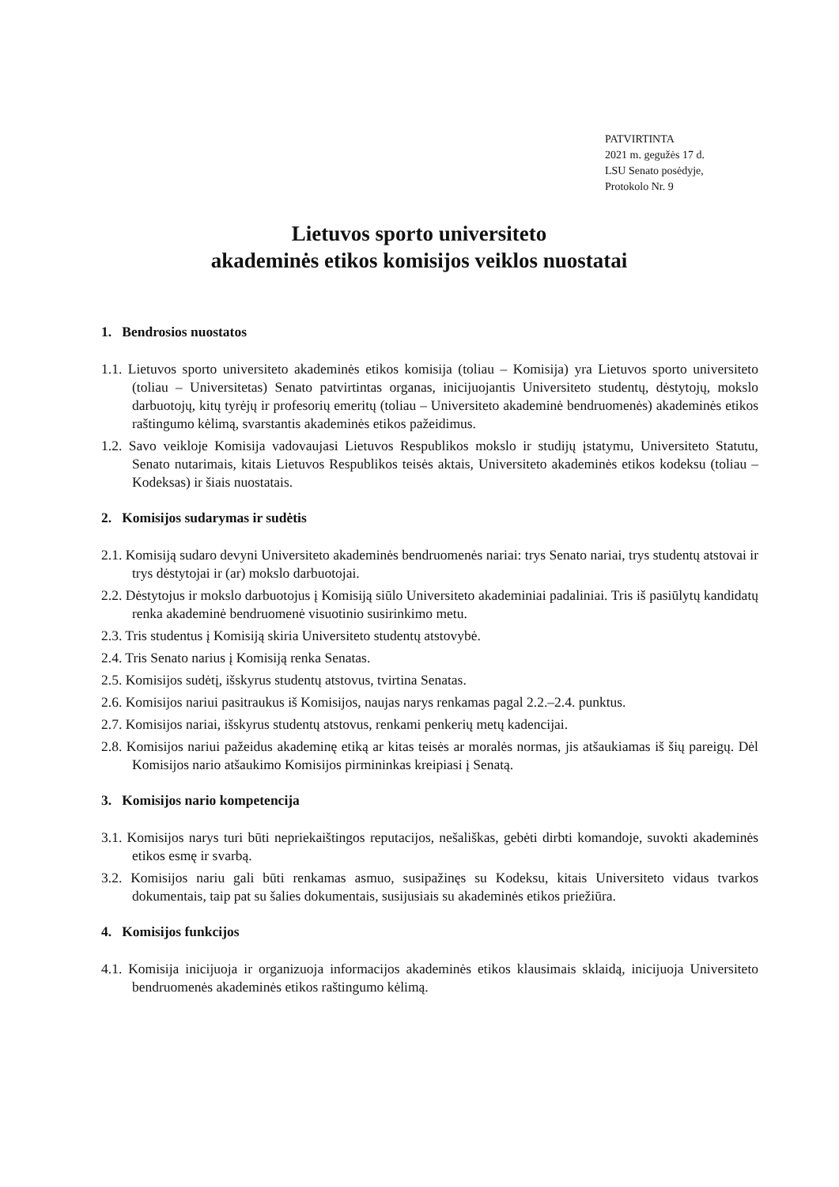PATVIRTINTA
2021 m. gegužės 17 d.
LSU Senato posėdyje,
Protokolo Nr. 9
Lietuvos sporto universiteto
akademinės etikos komisijos veiklos nuostatai
1. Bendrosios nuostatos
1.1. Lietuvos sporto universiteto akademinės etikos komisija (toliau – Komisija) yra Lietuvos sporto universiteto (toliau – Universitetas) Senato patvirtintas organas, inicijuojantis Universiteto studentų, dėstytojų, mokslo darbuotojų, kitų tyrėjų ir profesorių emeritų (toliau – Universiteto akademinė bendruomenės) akademinės etikos raštingumo kėlimą, svarstantis akademinės etikos pažeidimus.
1.2. Savo veikloje Komisija vadovaujasi Lietuvos Respublikos mokslo ir studijų įstatymu, Universiteto Statutu, Senato nutarimais, kitais Lietuvos Respublikos teisės aktais, Universiteto akademinės etikos kodeksu (toliau – Kodeksas) ir šiais nuostatais.
2. Komisijos sudarymas ir sudėtis
2.1. Komisiją sudaro devyni Universiteto akademinės bendruomenės nariai: trys Senato nariai, trys studentų atstovai ir trys dėstytojai ir (ar) mokslo darbuotojai.
2.2. Dėstytojus ir mokslo darbuotojus į Komisiją siūlo Universiteto akademiniai padaliniai. Tris iš pasiūlytų kandidatų renka akademinė bendruomenė visuotinio susirinkimo metu.
2.3. Tris studentus į Komisiją skiria Universiteto studentų atstovybė.
2.4. Tris Senato narius į Komisiją renka Senatas.
2.5. Komisijos sudėtį, išskyrus studentų atstovus, tvirtina Senatas.
2.6. Komisijos nariui pasitraukus iš Komisijos, naujas narys renkamas pagal 2.2.–2.4. punktus.
2.7. Komisijos nariai, išskyrus studentų atstovus, renkami penkerių metų kadencijai.
2.8. Komisijos nariui pažeidus akademinę etiką ar kitas teisės ar moralės normas, jis atšaukiamas iš šių pareigų. Dėl Komisijos nario atšaukimo Komisijos pirmininkas kreipiasi į Senatą.
3. Komisijos nario kompetencija
3.1. Komisijos narys turi būti nepriekaištingos reputacijos, nešališkas, gebėti dirbti komandoje, suvokti akademinės etikos esmę ir svarbą.
3.2. Komisijos nariu gali būti renkamas asmuo, susipažinęs su Kodeksu, kitais Universiteto vidaus tvarkos dokumentais, taip pat su šalies dokumentais, susijusiais su akademinės etikos priežiūra.
4. Komisijos funkcijos
4.1. Komisija inicijuoja ir organizuoja informacijos akademinės etikos klausimais sklaidą, inicijuoja Universiteto bendruomenės akademinės etikos raštingumo kėlimą.